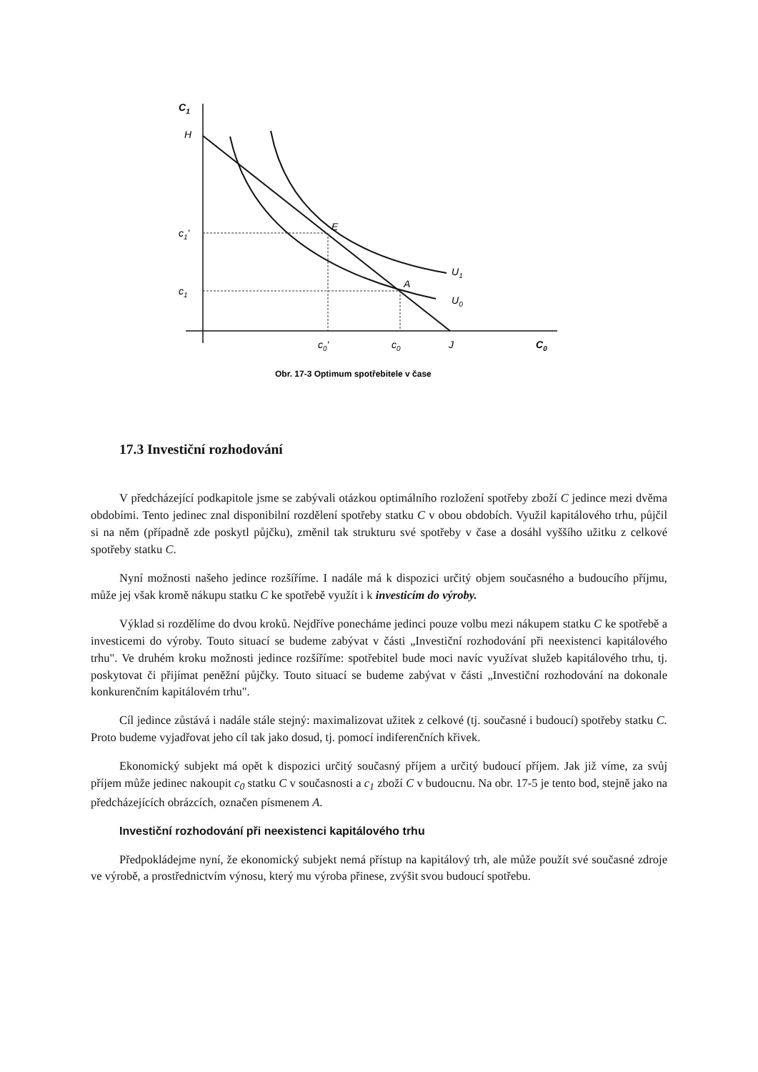C1
H
c1'
c1
E
A
U1
U0
c0'
c0
J
C0
Obr. 17-3 Optimum spotřebitele v čase
17.3 Investiční rozhodování
V předcházející podkapitole jsme se zabývali otázkou optimálního rozložení spotřeby zboží C jedince mezi dvěma obdobími. Tento jedinec znal disponibilní rozdělení spotřeby statku C v obou obdobích. Využil kapitálového trhu, půjčil si na něm (případně zde poskytl půjčku), změnil tak strukturu své spotřeby v čase a dosáhl vyššího užitku z celkové spotřeby statku C.
Nyní možnosti našeho jedince rozšíříme. I nadále má k dispozici určitý objem současného a budoucího příjmu, může jej však kromě nákupu statku C ke spotřebě využít i k investicím do výroby.
Výklad si rozdělíme do dvou kroků. Nejdříve ponecháme jedinci pouze volbu mezi nákupem statku C ke spotřebě a investicemi do výroby. Touto situací se budeme zabývat v části „Investiční rozhodování při neexistenci kapitálového trhu". Ve druhém kroku možnosti jedince rozšíříme: spotřebitel bude moci navíc využívat služeb kapitálového trhu, tj. poskytovat či přijímat peněžní půjčky. Touto situací se budeme zabývat v části „Investiční rozhodování na dokonale konkurenčním kapitálovém trhu".
Cíl jedince zůstává i nadále stále stejný: maximalizovat užitek z celkové (tj. současné i budoucí) spotřeby statku C. Proto budeme vyjadřovat jeho cíl tak jako dosud, tj. pomocí indiferenčních křivek.
Ekonomický subjekt má opět k dispozici určitý současný příjem a určitý budoucí příjem. Jak již víme, za svůj příjem může jedinec nakoupit c<sub>0</sub> statku C v současnosti a c<sub>1</sub> zboží C v budoucnu. Na obr. 17-5 je tento bod, stejně jako na předcházejících obrázcích, označen písmenem A.
Investiční rozhodování při neexistenci kapitálového trhu
Předpokládejme nyní, že ekonomický subjekt nemá přístup na kapitálový trh, ale může použít své současné zdroje ve výrobě, a prostřednictvím výnosu, který mu výroba přinese, zvýšit svou budoucí spotřebu.